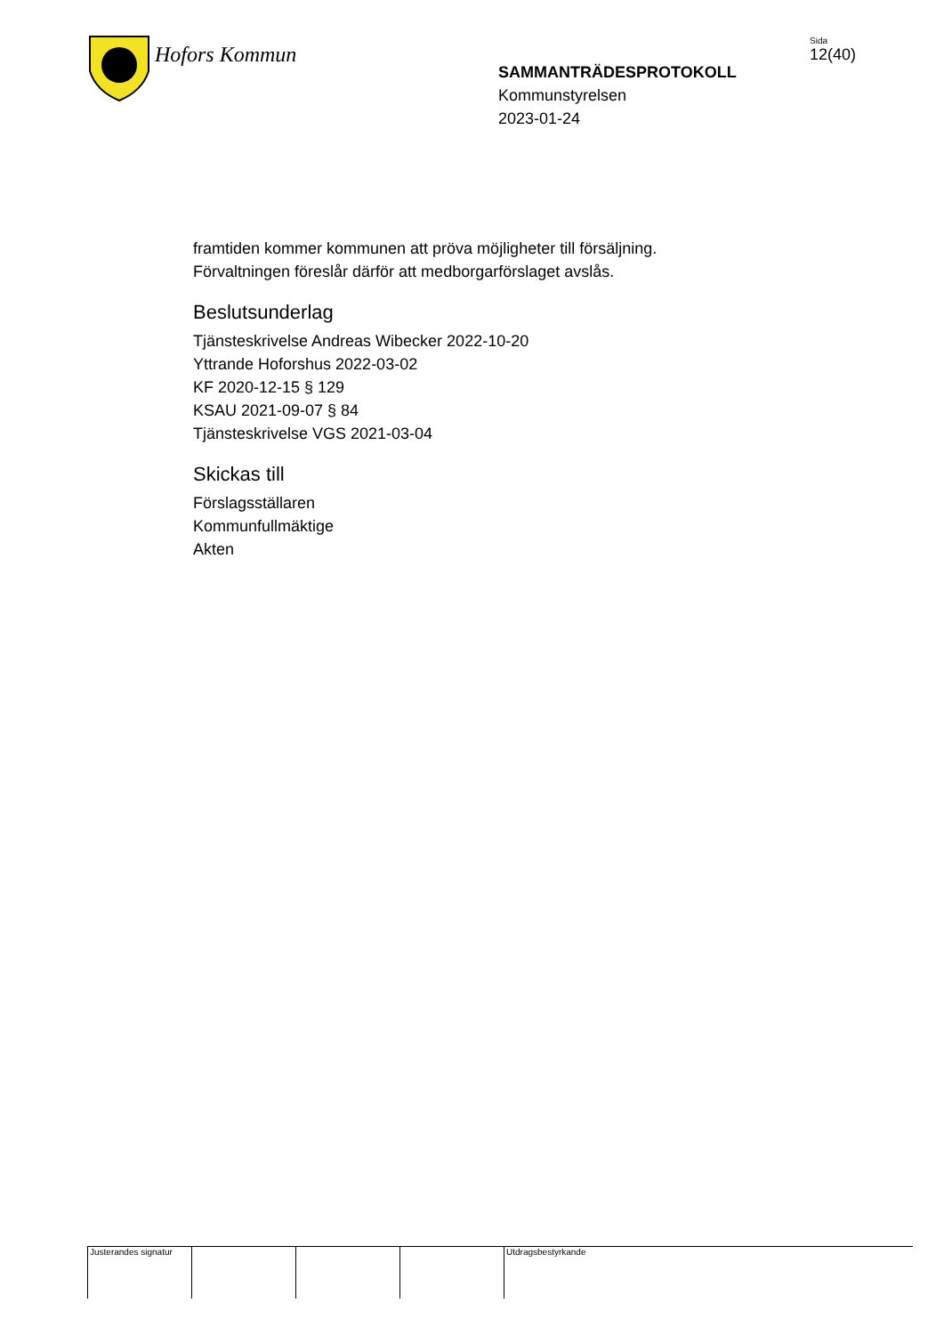Hofors Kommun
SAMMANTRÄDESPROTOKOLL
Kommunstyrelsen
2023-01-24
Sida
12(40)
framtiden kommer kommunen att pröva möjligheter till försäljning.
Förvaltningen föreslår därför att medborgarförslaget avslås.
Beslutsunderlag
Tjänsteskrivelse Andreas Wibecker 2022-10-20
Yttrande Hoforshus 2022-03-02
KF 2020-12-15 § 129
KSAU 2021-09-07 § 84
Tjänsteskrivelse VGS 2021-03-04
Skickas till
Förslagsställaren
Kommunfullmäktige
Akten
Justerandes signatur
Utdragsbestyrkande